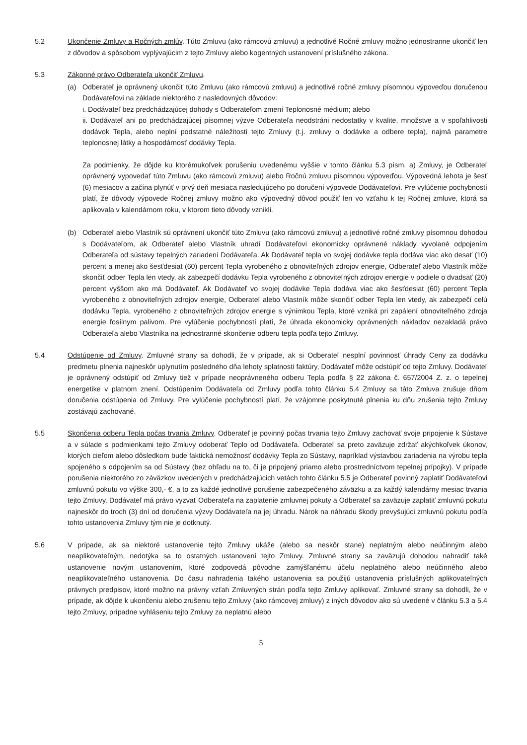5.2 Ukončenie Zmluvy a Ročných zmlúv. Túto Zmluvu (ako rámcovú zmluvu) a jednotlivé Ročné zmluvy možno jednostranne ukončiť len z dôvodov a spôsobom vyplývajúcim z tejto Zmluvy alebo kogentných ustanovení príslušného zákona.
5.3 Zákonné právo Odberateľa ukončiť Zmluvu.
(a) Odberateľ je oprávnený ukončiť túto Zmluvu (ako rámcovú zmluvu) a jednotlivé ročné zmluvy písomnou výpoveďou doručenou Dodávateľovi na základe niektorého z nasledovných dôvodov:
i. Dodávateľ bez predchádzajúcej dohody s Odberateľom zmení Teplonosné médium; alebo
ii. Dodávateľ ani po predchádzajúcej písomnej výzve Odberateľa neodstráni nedostatky v kvalite, množstve a v spoľahlivosti dodávok Tepla, alebo neplní podstatné náležitosti tejto Zmluvy (t.j. zmluvy o dodávke a odbere tepla), najmä parametre teplonosnej látky a hospodárnosť dodávky Tepla.
Za podmienky, že dôjde ku ktorémukoľvek porušeniu uvedenému vyššie v tomto článku 5.3 písm. a) Zmluvy, je Odberateľ oprávnený vypovedať túto Zmluvu (ako rámcovú zmluvu) alebo Ročnú zmluvu písomnou výpoveďou. Výpovedná lehota je šesť (6) mesiacov a začína plynúť v prvý deň mesiaca nasledujúceho po doručení výpovede Dodávateľovi. Pre vylúčenie pochybností platí, že dôvody výpovede Ročnej zmluvy možno ako výpovedný dôvod použiť len vo vzťahu k tej Ročnej zmluve, ktorá sa aplikovala v kalendárnom roku, v ktorom tieto dôvody vznikli.
(b) Odberateľ alebo Vlastník sú oprávnení ukončiť túto Zmluvu (ako rámcovú zmluvu) a jednotlivé ročné zmluvy písomnou dohodou s Dodávateľom, ak Odberateľ alebo Vlastník uhradí Dodávateľovi ekonomicky oprávnené náklady vyvolané odpojením Odberateľa od sústavy tepelných zariadení Dodávateľa. Ak Dodávateľ tepla vo svojej dodávke tepla dodáva viac ako desať (10) percent a menej ako šesťdesiat (60) percent Tepla vyrobeného z obnoviteľných zdrojov energie, Odberateľ alebo Vlastník môže skončiť odber Tepla len vtedy, ak zabezpečí dodávku Tepla vyrobeného z obnoviteľných zdrojov energie v podiele o dvadsať (20) percent vyššom ako má Dodávateľ. Ak Dodávateľ vo svojej dodávke Tepla dodáva viac ako šesťdesiat (60) percent Tepla vyrobeného z obnoviteľných zdrojov energie, Odberateľ alebo Vlastník môže skončiť odber Tepla len vtedy, ak zabezpečí celú dodávku Tepla, vyrobeného z obnoviteľných zdrojov energie s výnimkou Tepla, ktoré vzniká pri zapálení obnoviteľného zdroja energie fosílnym palivom. Pre vylúčenie pochybností platí, že úhrada ekonomicky oprávnených nákladov nezakladá právo Odberateľa alebo Vlastníka na jednostranné skončenie odberu tepla podľa tejto Zmluvy.
5.4 Odstúpenie od Zmluvy. Zmluvné strany sa dohodli, že v prípade, ak si Odberateľ nesplní povinnosť úhrady Ceny za dodávku predmetu plnenia najneskôr uplynutím posledného dňa lehoty splatnosti faktúry, Dodávateľ môže odstúpiť od tejto Zmluvy. Dodávateľ je oprávnený odstúpiť od Zmluvy tiež v prípade neoprávneného odberu Tepla podľa § 22 zákona č. 657/2004 Z. z. o tepelnej energetike v platnom znení. Odstúpením Dodávateľa od Zmluvy podľa tohto článku 5.4 Zmluvy sa táto Zmluva zrušuje dňom doručenia odstúpenia od Zmluvy. Pre vylúčenie pochybností platí, že vzájomne poskytnuté plnenia ku dňu zrušenia tejto Zmluvy zostávajú zachované.
5.5 Skončenia odberu Tepla počas trvania Zmluvy. Odberateľ je povinný počas trvania tejto Zmluvy zachovať svoje pripojenie k Sústave a v súlade s podmienkami tejto Zmluvy odoberať Teplo od Dodávateľa. Odberateľ sa preto zaväzuje zdržať akýchkoľvek úkonov, ktorých cieľom alebo dôsledkom bude faktická nemožnosť dodávky Tepla zo Sústavy, napríklad výstavbou zariadenia na výrobu tepla spojeného s odpojením sa od Sústavy (bez ohľadu na to, či je pripojený priamo alebo prostredníctvom tepelnej prípojky). V prípade porušenia niektorého zo záväzkov uvedených v predchádzajúcich vetách tohto článku 5.5 je Odberateľ povinný zaplatiť Dodávateľovi zmluvnú pokutu vo výške 300,- €, a to za každé jednotlivé porušenie zabezpečeného záväzku a za každý kalendárny mesiac trvania tejto Zmluvy. Dodávateľ má právo vyzvať Odberateľa na zaplatenie zmluvnej pokuty a Odberateľ sa zaväzuje zaplatiť zmluvnú pokutu najneskôr do troch (3) dní od doručenia výzvy Dodávateľa na jej úhradu. Nárok na náhradu škody prevyšujúci zmluvnú pokutu podľa tohto ustanovenia Zmluvy tým nie je dotknutý.
5.6 V prípade, ak sa niektoré ustanovenie tejto Zmluvy ukáže (alebo sa neskôr stane) neplatným alebo neúčinným alebo neaplikovateľným, nedotýka sa to ostatných ustanovení tejto Zmluvy. Zmluvné strany sa zaväzujú dohodou nahradiť také ustanovenie novým ustanovením, ktoré zodpovedá pôvodne zamýšľanému účelu neplatného alebo neúčinného alebo neaplikovateľného ustanovenia. Do času nahradenia takého ustanovenia sa použijú ustanovenia príslušných aplikovateľných právnych predpisov, ktoré možno na právny vzťah Zmluvných strán podľa tejto Zmluvy aplikovať. Zmluvné strany sa dohodli, že v prípade, ak dôjde k ukončeniu alebo zrušeniu tejto Zmluvy (ako rámcovej zmluvy) z iných dôvodov ako sú uvedené v článku 5.3 a 5.4 tejto Zmluvy, prípadne vyhláseniu tejto Zmluvy za neplatnú alebo
5